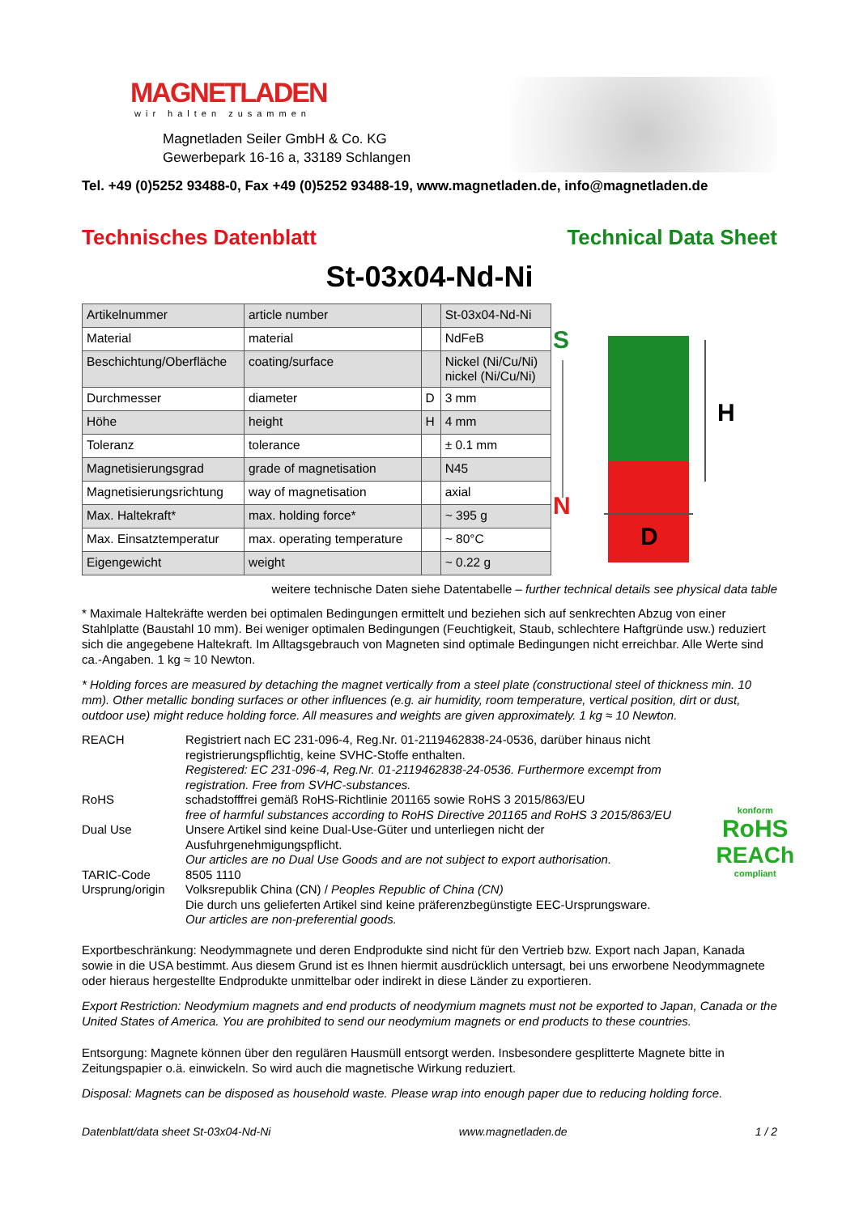MAGNETLADEN
wir halten zusammen
Magnetladen Seiler GmbH & Co. KG
Gewerbepark 16-16 a, 33189 Schlangen
Tel. +49 (0)5252 93488-0, Fax +49 (0)5252 93488-19, www.magnetladen.de, info@magnetladen.de
Technisches Datenblatt Technical Data Sheet
St-03x04-Nd-Ni
| Artikelnummer | article number | | St-03x04-Nd-Ni |
| Material | material | | NdFeB |
| Beschichtung/Oberfläche | coating/surface | | Nickel (Ni/Cu/Ni) nickel (Ni/Cu/Ni) |
| Durchmesser | diameter | D | 3 mm |
| Höhe | height | H | 4 mm |
| Toleranz | tolerance | | ± 0.1 mm |
| Magnetisierungsgrad | grade of magnetisation | | N45 |
| Magnetisierungsrichtung | way of magnetisation | | axial |
| Max. Haltekraft* | max. holding force* | | ~ 395 g |
| Max. Einsatztemperatur | max. operating temperature | | ~ 80°C |
| Eigengewicht | weight | | ~ 0.22 g |
S
N
H
D
weitere technische Daten siehe Datentabelle – further technical details see physical data table
* Maximale Haltekräfte werden bei optimalen Bedingungen ermittelt und beziehen sich auf senkrechten Abzug von einer Stahlplatte (Baustahl 10 mm). Bei weniger optimalen Bedingungen (Feuchtigkeit, Staub, schlechtere Haftgründe usw.) reduziert sich die angegebene Haltekraft. Im Alltagsgebrauch von Magneten sind optimale Bedingungen nicht erreichbar. Alle Werte sind ca.-Angaben. 1 kg ≈ 10 Newton.
* Holding forces are measured by detaching the magnet vertically from a steel plate (constructional steel of thickness min. 10 mm). Other metallic bonding surfaces or other influences (e.g. air humidity, room temperature, vertical position, dirt or dust, outdoor use) might reduce holding force. All measures and weights are given approximately. 1 kg ≈ 10 Newton.
REACH
Registriert nach EC 231-096-4, Reg.Nr. 01-2119462838-24-0536, darüber hinaus nicht registrierungspflichtig, keine SVHC-Stoffe enthalten.
Registered: EC 231-096-4, Reg.Nr. 01-2119462838-24-0536. Furthermore excempt from registration. Free from SVHC-substances.
RoHS
schadstofffrei gemäß RoHS-Richtlinie 201165 sowie RoHS 3 2015/863/EU
free of harmful substances according to RoHS Directive 201165 and RoHS 3 2015/863/EU
Dual Use
Unsere Artikel sind keine Dual-Use-Güter und unterliegen nicht der Ausfuhrgenehmigungspflicht.
Our articles are no Dual Use Goods and are not subject to export authorisation.
TARIC-Code
8505 1110
Ursprung/origin
Volksrepublik China (CN) / Peoples Republic of China (CN)
Die durch uns gelieferten Artikel sind keine präferenzbegünstigte EEC-Ursprungsware.
Our articles are non-preferential goods.
konform
RoHS
REACh
compliant
Exportbeschränkung: Neodymmagnete und deren Endprodukte sind nicht für den Vertrieb bzw. Export nach Japan, Kanada sowie in die USA bestimmt. Aus diesem Grund ist es Ihnen hiermit ausdrücklich untersagt, bei uns erworbene Neodymmagnete oder hieraus hergestellte Endprodukte unmittelbar oder indirekt in diese Länder zu exportieren.
Export Restriction: Neodymium magnets and end products of neodymium magnets must not be exported to Japan, Canada or the United States of America. You are prohibited to send our neodymium magnets or end products to these countries.
Entsorgung: Magnete können über den regulären Hausmüll entsorgt werden. Insbesondere gesplitterte Magnete bitte in Zeitungspapier o.ä. einwickeln. So wird auch die magnetische Wirkung reduziert.
Disposal: Magnets can be disposed as household waste. Please wrap into enough paper due to reducing holding force.
Datenblatt/data sheet St-03x04-Nd-Ni www.magnetladen.de 1 / 2